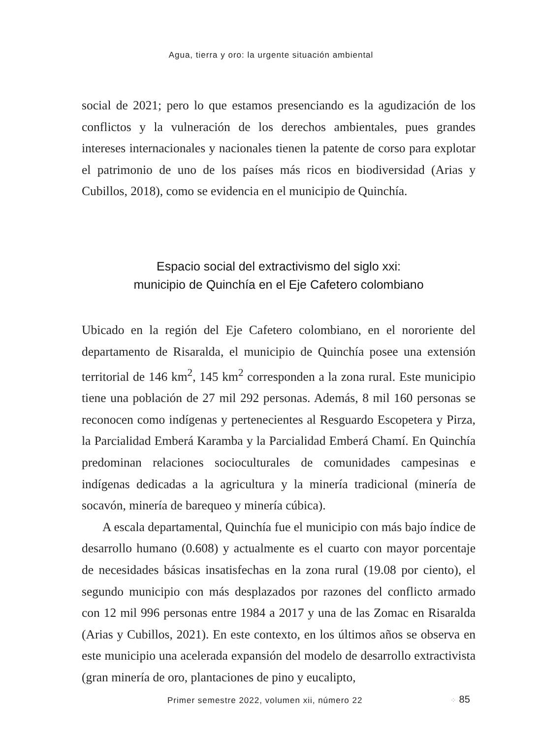Agua, tierra y oro: la urgente situación ambiental
social de 2021; pero lo que estamos presenciando es la agudización de los conflictos y la vulneración de los derechos ambientales, pues grandes intereses internacionales y nacionales tienen la patente de corso para explotar el patrimonio de uno de los países más ricos en biodiversidad (Arias y Cubillos, 2018), como se evidencia en el municipio de Quinchía.
Espacio social del extractivismo del siglo xxi:
municipio de Quinchía en el Eje Cafetero colombiano
Ubicado en la región del Eje Cafetero colombiano, en el nororiente del departamento de Risaralda, el municipio de Quinchía posee una extensión territorial de 146 km<sup>2</sup>, 145 km<sup>2</sup> corresponden a la zona rural. Este municipio tiene una población de 27 mil 292 personas. Además, 8 mil 160 personas se reconocen como indígenas y pertenecientes al Resguardo Escopetera y Pirza, la Parcialidad Emberá Karamba y la Parcialidad Emberá Chamí. En Quinchía predominan relaciones socioculturales de comunidades campesinas e indígenas dedicadas a la agricultura y la minería tradicional (minería de socavón, minería de barequeo y minería cúbica).
A escala departamental, Quinchía fue el municipio con más bajo índice de desarrollo humano (0.608) y actualmente es el cuarto con mayor porcentaje de necesidades básicas insatisfechas en la zona rural (19.08 por ciento), el segundo municipio con más desplazados por razones del conflicto armado con 12 mil 996 personas entre 1984 a 2017 y una de las Zomac en Risaralda (Arias y Cubillos, 2021). En este contexto, en los últimos años se observa en este municipio una acelerada expansión del modelo de desarrollo extractivista (gran minería de oro, plantaciones de pino y eucalipto,
Primer semestre 2022, volumen xii, número 22
⁘ 85